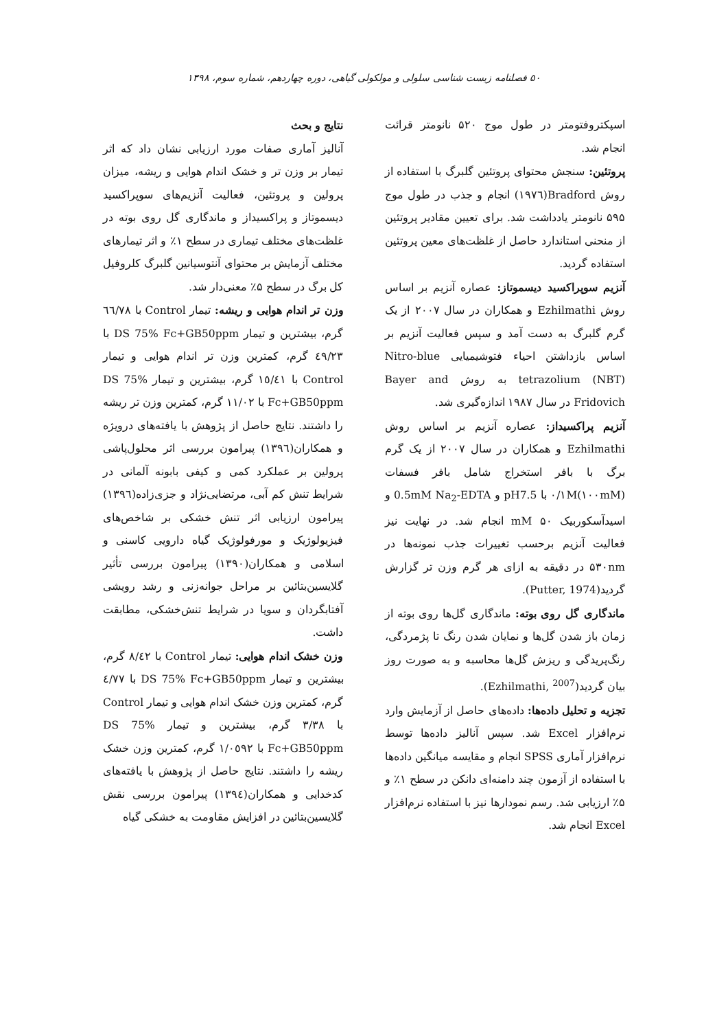۵۰ فصلنامه زیست شناسی سلولی و مولکولی گیاهی، دوره چهاردهم، شماره سوم، ۱۳۹۸
اسپکتروفتومتر در طول موج ۵۲۰ نانومتر قرائت انجام شد.
پروتئین: سنجش محتوای پروتئین گلبرگ با استفاده از روش Bradford(۱۹۷٦) انجام و جذب در طول موج ۵۹۵ نانومتر یادداشت شد. برای تعیین مقادیر پروتئین از منحنی استاندارد حاصل از غلظت‌های معین پروتئین استفاده گردید.
آنزیم سوپراکسید دیسموتاز: عصاره آنزیم بر اساس روش Ezhilmathi و همکاران در سال ۲۰۰۷ از یک گرم گلبرگ به دست آمد و سپس فعالیت آنزیم بر اساس بازداشتن احیاء فتوشیمیایی Nitro-blue tetrazolium (NBT) به روش Bayer and Fridovich در سال ۱۹۸۷ اندازه‌گیری شد.
آنزیم پراکسیداز: عصاره آنزیم بر اساس روش Ezhilmathi و همکاران در سال ۲۰۰۷ از یک گرم برگ با بافر استخراج شامل بافر فسفات ۰/۱M(۱۰۰mM) با pH7.5 و 0.5mM Na<sub>2</sub>-EDTA و اسیدآسکوربیک mM ۵۰ انجام شد. در نهایت نیز فعالیت آنزیم برحسب تغییرات جذب نمونه‌ها در ۵۳۰nm در دقیقه به ازای هر گرم وزن تر گزارش گردید(Putter, 1974).
ماندگاری گل روی بوته: ماندگاری گل‌ها روی بوته از زمان باز شدن گل‌ها و نمایان شدن رنگ تا پژمردگی، رنگ‌پریدگی و ریزش گل‌ها محاسبه و به صورت روز بیان گردید(Ezhilmathi, <sup>2007</sup>).
تجزیه و تحلیل داده‌ها: داده‌های حاصل از آزمایش وارد نرم‌افزار Excel شد. سپس آنالیز داده‌ها توسط نرم‌افزار آماری SPSS انجام و مقایسه میانگین داده‌ها با استفاده از آزمون چند دامنه‌ای دانکن در سطح ۱٪ و ۵٪ ارزیابی شد. رسم نمودارها نیز با استفاده نرم‌افزار Excel انجام شد.
نتایج و بحث
آنالیز آماری صفات مورد ارزیابی نشان داد که اثر تیمار بر وزن تر و خشک اندام هوایی و ریشه، میزان پرولین و پروتئین، فعالیت آنزیم‌های سوپراکسید دیسموتاز و پراکسیداز و ماندگاری گل روی بوته در غلظت‌های مختلف تیماری در سطح ۱٪ و اثر تیمارهای مختلف آزمایش بر محتوای آنتوسیانین گلبرگ کلروفیل کل برگ در سطح ۵٪ معنی‌دار شد.
وزن تر اندام هوایی و ریشه: تیمار Control با ٦٦/٧٨ گرم، بیشترین و تیمار DS 75% Fc+GB50ppm با ٤٩/٢٣ گرم، کمترین وزن تر اندام هوایی و تیمار Control با ١٥/٤١ گرم، بیشترین و تیمار DS 75% Fc+GB50ppm با ١١/٠٢ گرم، کمترین وزن تر ریشه را داشتند. نتایج حاصل از پژوهش با یافته‌های درویژه و همکاران(١٣٩٦) پیرامون بررسی اثر محلول‌پاشی پرولین بر عملکرد کمی و کیفی بابونه آلمانی در شرایط تنش کم آبی، مرتضایی‌نژاد و جزی‌زاده(١٣٩٦) پیرامون ارزیابی اثر تنش خشکی بر شاخص‌های فیزیولوژیک و مورفولوژیک گیاه دارویی کاسنی و اسلامی و همکاران(١٣٩٠) پیرامون بررسی تأثیر گلایسین‌بتائین بر مراحل جوانه‌زنی و رشد رویشی آفتابگردان و سویا در شرایط تنش‌خشکی، مطابقت داشت.
وزن خشک اندام هوایی: تیمار Control با ٨/٤٢ گرم، بیشترین و تیمار DS 75% Fc+GB50ppm با ٤/٧٧ گرم، کمترین وزن خشک اندام هوایی و تیمار Control با ٣/٣٨ گرم، بیشترین و تیمار DS 75% Fc+GB50ppm با ١/٠٥٩٢ گرم، کمترین وزن خشک ریشه را داشتند. نتایج حاصل از پژوهش با یافته‌های کدخدایی و همکاران(١٣٩٤) پیرامون بررسی نقش گلایسین‌بتائین در افزایش مقاومت به خشکی گیاه